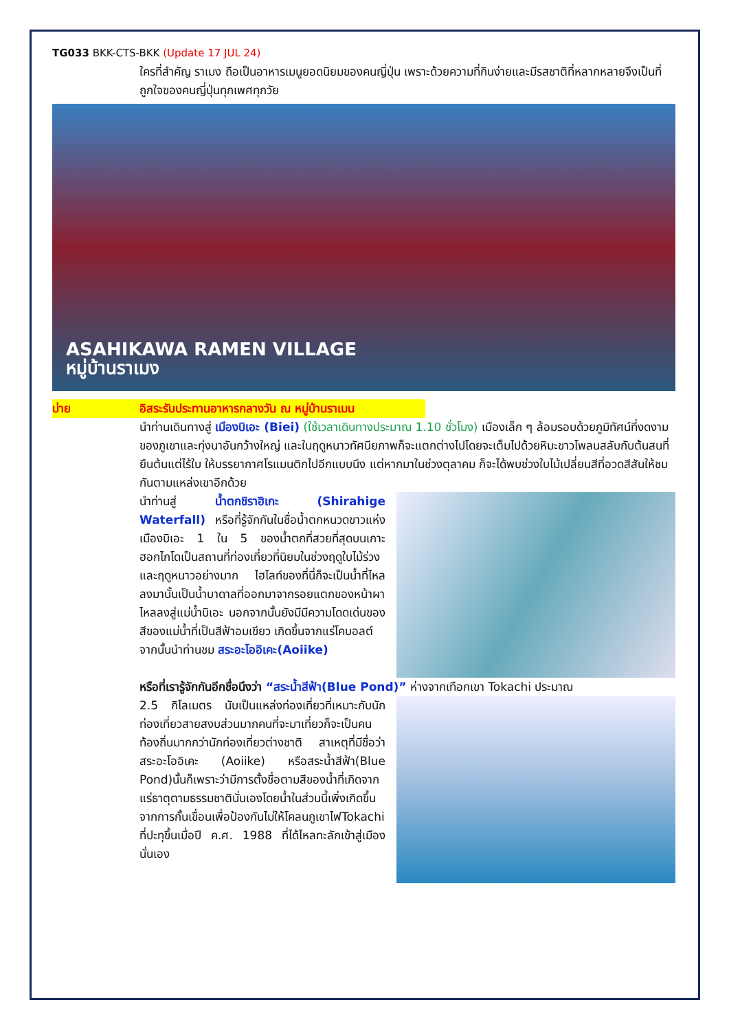TG033 BKK-CTS-BKK (Update 17 JUL 24)
ใครที่สำคัญ ราเมง ถือเป็นอาหารเมนูยอดนิยมของคนญี่ปุ่น เพราะด้วยความที่กินง่ายและมีรสชาติที่หลากหลายจึงเป็นที่ถูกใจของคนญี่ปุ่นทุกเพศทุกวัย
ASAHIKAWA RAMEN VILLAGE
หมู่บ้านราเมง
บ่าย อิสระรับประทานอาหารกลางวัน ณ หมู่บ้านราเมน
นำท่านเดินทางสู่ เมืองบิเอะ (Biei) (ใช้เวลาเดินทางประมาณ 1.10 ชั่วโมง) เมืองเล็ก ๆ ล้อมรอบด้วยภูมิทัศน์ที่งดงามของภูเขาและทุ่งนาอันกว้างใหญ่ และในฤดูหนาวทัศนียภาพก็จะแตกต่างไปโดยจะเต็มไปด้วยหิมะขาวโพลนสลับกับต้นสนที่ยืนต้นแต่ไร้ใบ ให้บรรยากาศโรแมนติกไปอีกแบบนึง แต่หากมาในช่วงตุลาคม ก็จะได้พบช่วงใบไม้เปลี่ยนสีที่อวดสีสันให้ชมกันตามแหล่งเขาอีกด้วย
นำท่านสู่ น้ำตกชิราฮิเกะ (Shirahige Waterfall) หรือที่รู้จักกันในชื่อน้ำตกหนวดขาวแห่งเมืองบิเอะ 1 ใน 5 ของน้ำตกที่สวยที่สุดบนเกาะฮอกไกโดเป็นสถานที่ท่องเที่ยวที่นิยมในช่วงฤดูใบไม้ร่วงและฤดูหนาวอย่างมาก ไฮไลท์ของที่นี่ก็จะเป็นน้ำที่ไหลลงมานั้นเป็นน้ำบาดาลที่ออกมาจากรอยแตกของหน้าผาไหลลงสู่แม่น้ำบิเอะ นอกจากนั้นยังมีมีความโดดเด่นของสีของแม่น้ำที่เป็นสีฟ้าอมเขียว เกิดขึ้นจากแร่โคบอลต์
จากนั้นนำท่านชม สระอะโออิเคะ(Aoiike)
หรือที่เรารู้จักกันอีกชื่อนึงว่า “สระน้ำสีฟ้า(Blue Pond)” ห่างจากเทือกเขา Tokachi ประมาณ
2.5 กิโลเมตร นับเป็นแหล่งท่องเที่ยวที่เหมาะกับนักท่องเที่ยวสายสงบส่วนมากคนที่จะมาเที่ยวก็จะเป็นคนท้องถิ่นมากกว่านักท่องเที่ยวต่างชาติ สาเหตุที่มีชื่อว่า สระอะโออิเคะ (Aoiike) หรือสระน้ำสีฟ้า(Blue Pond)นั้นก็เพราะว่ามีการตั้งชื่อตามสีของน้ำที่เกิดจากแร่ธาตุตามธรรมชาตินั่นเองโดยน้ำในส่วนนี้เพิ่งเกิดขึ้นจากการกั้นเขื่อนเพื่อป้องกันไม่ให้โคลนภูเขาไฟTokachi ที่ปะทุขึ้นเมื่อปี ค.ศ. 1988 ที่ได้ไหลทะลักเข้าสู่เมืองนั่นเอง